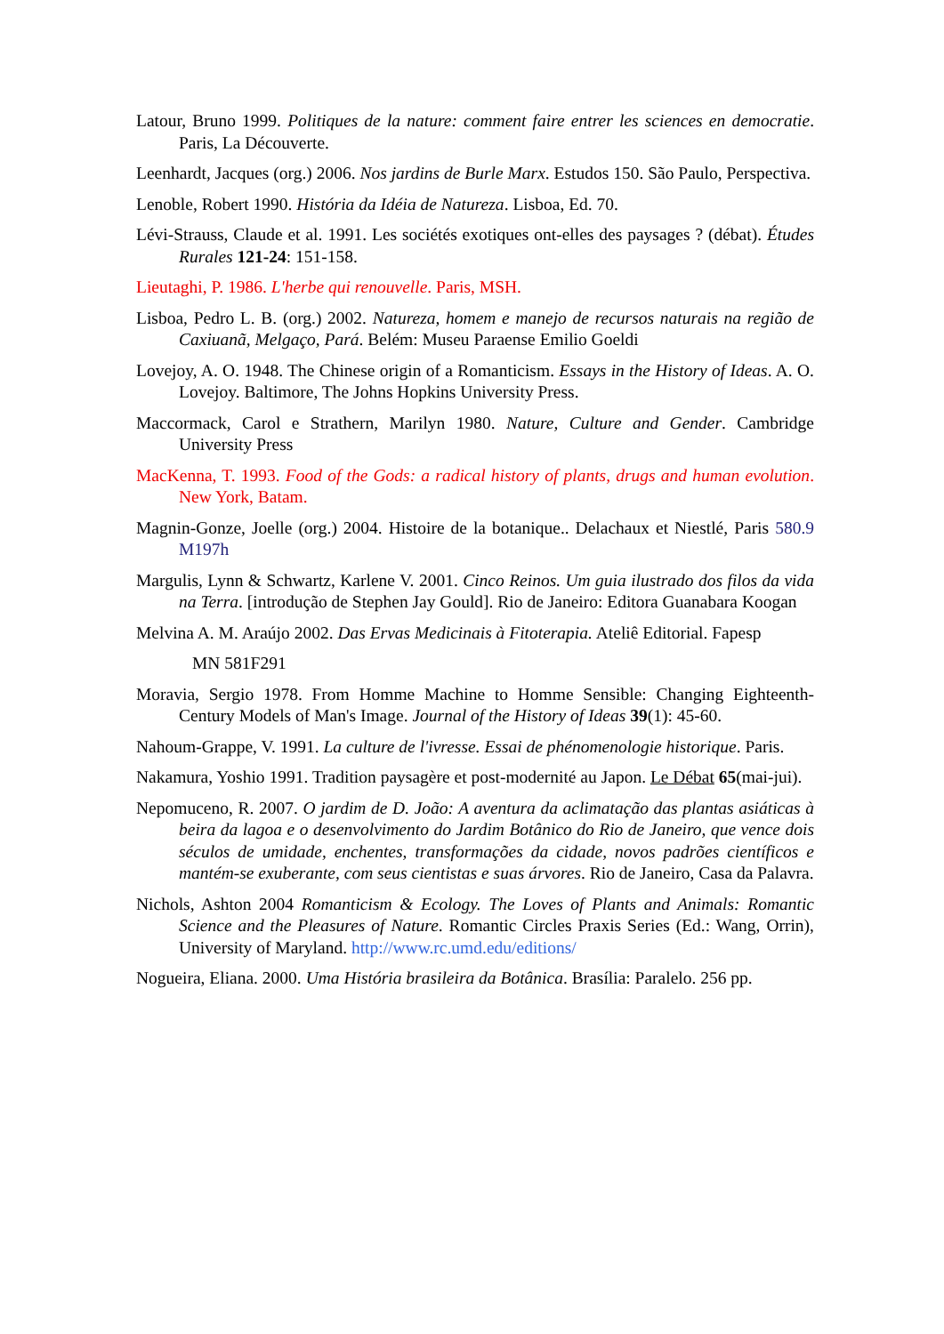Latour, Bruno 1999. Politiques de la nature: comment faire entrer les sciences en democratie. Paris, La Découverte.
Leenhardt, Jacques (org.) 2006. Nos jardins de Burle Marx. Estudos 150. São Paulo, Perspectiva.
Lenoble, Robert 1990. História da Idéia de Natureza. Lisboa, Ed. 70.
Lévi-Strauss, Claude et al. 1991. Les sociétés exotiques ont-elles des paysages ? (débat). Études Rurales 121-24: 151-158.
Lieutaghi, P. 1986. L'herbe qui renouvelle. Paris, MSH.
Lisboa, Pedro L. B. (org.) 2002. Natureza, homem e manejo de recursos naturais na região de Caxiuanã, Melgaço, Pará. Belém: Museu Paraense Emilio Goeldi
Lovejoy, A. O. 1948. The Chinese origin of a Romanticism. Essays in the History of Ideas. A. O. Lovejoy. Baltimore, The Johns Hopkins University Press.
Maccormack, Carol e Strathern, Marilyn 1980. Nature, Culture and Gender. Cambridge University Press
MacKenna, T. 1993. Food of the Gods: a radical history of plants, drugs and human evolution. New York, Batam.
Magnin-Gonze, Joelle (org.) 2004. Histoire de la botanique.. Delachaux et Niestlé, Paris 580.9 M197h
Margulis, Lynn & Schwartz, Karlene V. 2001. Cinco Reinos. Um guia ilustrado dos filos da vida na Terra. [introdução de Stephen Jay Gould]. Rio de Janeiro: Editora Guanabara Koogan
Melvina A. M. Araújo 2002. Das Ervas Medicinais à Fitoterapia. Ateliê Editorial. Fapesp
MN 581F291
Moravia, Sergio 1978. From Homme Machine to Homme Sensible: Changing Eighteenth-Century Models of Man's Image. Journal of the History of Ideas 39(1): 45-60.
Nahoum-Grappe, V. 1991. La culture de l'ivresse. Essai de phénomenologie historique. Paris.
Nakamura, Yoshio 1991. Tradition paysagère et post-modernité au Japon. Le Débat 65(mai-jui).
Nepomuceno, R. 2007. O jardim de D. João: A aventura da aclimatação das plantas asiáticas à beira da lagoa e o desenvolvimento do Jardim Botânico do Rio de Janeiro, que vence dois séculos de umidade, enchentes, transformações da cidade, novos padrões científicos e mantém-se exuberante, com seus cientistas e suas árvores. Rio de Janeiro, Casa da Palavra.
Nichols, Ashton 2004 Romanticism & Ecology. The Loves of Plants and Animals: Romantic Science and the Pleasures of Nature. Romantic Circles Praxis Series (Ed.: Wang, Orrin), University of Maryland. http://www.rc.umd.edu/editions/
Nogueira, Eliana. 2000. Uma História brasileira da Botânica. Brasília: Paralelo. 256 pp.